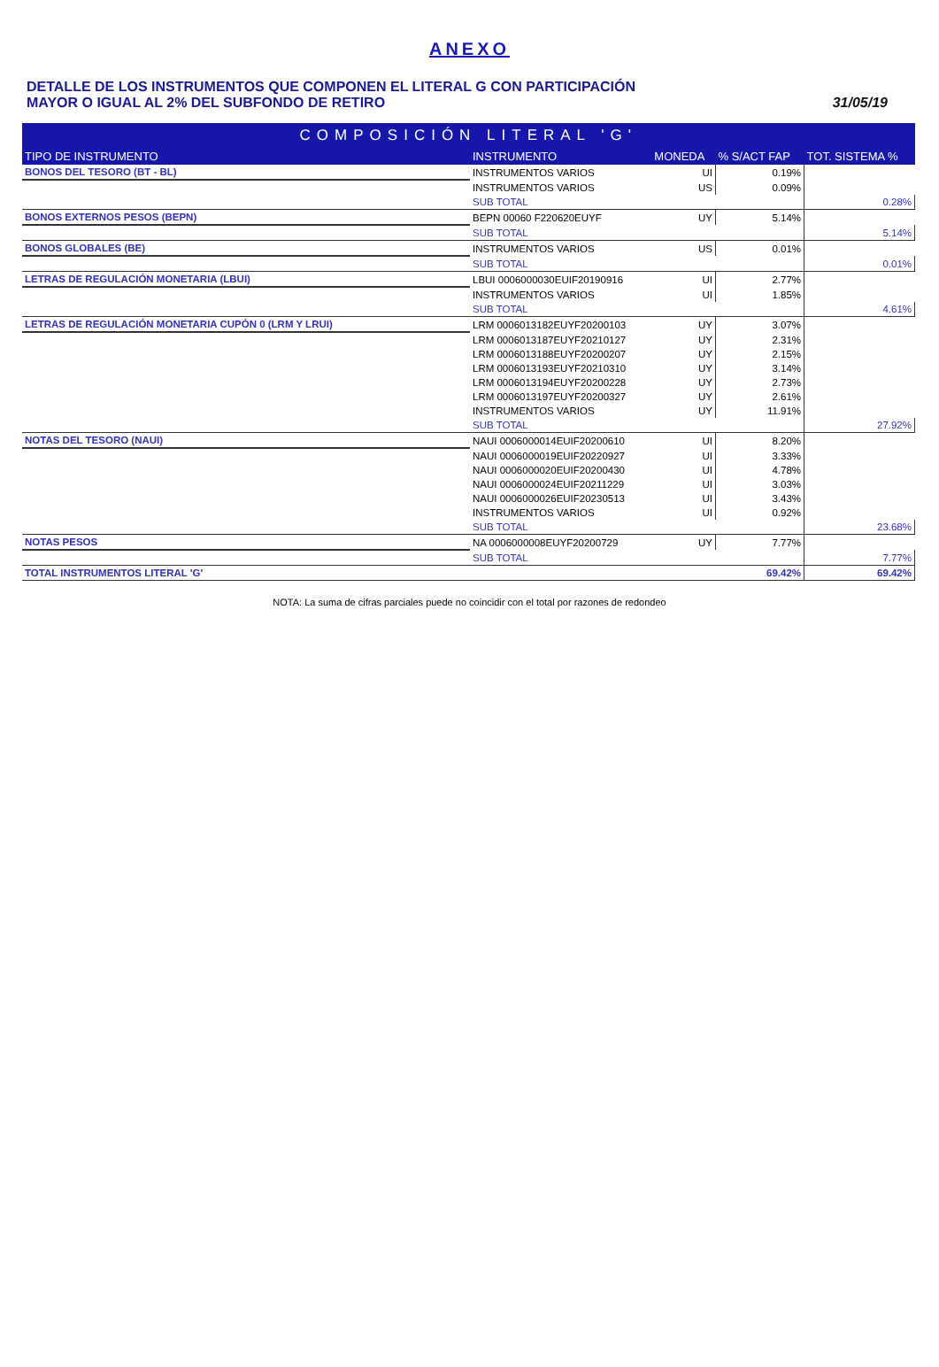ANEXO
DETALLE DE LOS INSTRUMENTOS QUE COMPONEN EL LITERAL G CON PARTICIPACIÓN
MAYOR O IGUAL AL 2% DEL SUBFONDO DE RETIRO
31/05/19
| COMPOSICIÓN LITERAL 'G' | | | | |
| TIPO DE INSTRUMENTO | INSTRUMENTO | MONEDA | % S/ACT FAP | TOT. SISTEMA % |
| BONOS DEL TESORO (BT - BL) | INSTRUMENTOS VARIOS | UI | 0.19% | |
| | INSTRUMENTOS VARIOS | US | 0.09% | |
| | SUB TOTAL | | | 0.28% |
| BONOS EXTERNOS PESOS (BEPN) | BEPN 00060 F220620EUYF | UY | 5.14% | |
| | SUB TOTAL | | | 5.14% |
| BONOS GLOBALES (BE) | INSTRUMENTOS VARIOS | US | 0.01% | |
| | SUB TOTAL | | | 0.01% |
| LETRAS DE REGULACIÓN MONETARIA (LBUI) | LBUI 0006000030EUIF20190916 | UI | 2.77% | |
| | INSTRUMENTOS VARIOS | UI | 1.85% | |
| | SUB TOTAL | | | 4.61% |
| LETRAS DE REGULACIÓN MONETARIA CUPÓN 0 (LRM Y LRUI) | LRM 0006013182EUYF20200103 | UY | 3.07% | |
| | LRM 0006013187EUYF20210127 | UY | 2.31% | |
| | LRM 0006013188EUYF20200207 | UY | 2.15% | |
| | LRM 0006013193EUYF20210310 | UY | 3.14% | |
| | LRM 0006013194EUYF20200228 | UY | 2.73% | |
| | LRM 0006013197EUYF20200327 | UY | 2.61% | |
| | INSTRUMENTOS VARIOS | UY | 11.91% | |
| | SUB TOTAL | | | 27.92% |
| NOTAS DEL TESORO (NAUI) | NAUI 0006000014EUIF20200610 | UI | 8.20% | |
| | NAUI 0006000019EUIF20220927 | UI | 3.33% | |
| | NAUI 0006000020EUIF20200430 | UI | 4.78% | |
| | NAUI 0006000024EUIF20211229 | UI | 3.03% | |
| | NAUI 0006000026EUIF20230513 | UI | 3.43% | |
| | INSTRUMENTOS VARIOS | UI | 0.92% | |
| | SUB TOTAL | | | 23.68% |
| NOTAS PESOS | NA 0006000008EUYF20200729 | UY | 7.77% | |
| | SUB TOTAL | | | 7.77% |
| TOTAL INSTRUMENTOS LITERAL 'G' | | | 69.42% | 69.42% |
NOTA: La suma de cifras parciales puede no coincidir con el total por razones de redondeo